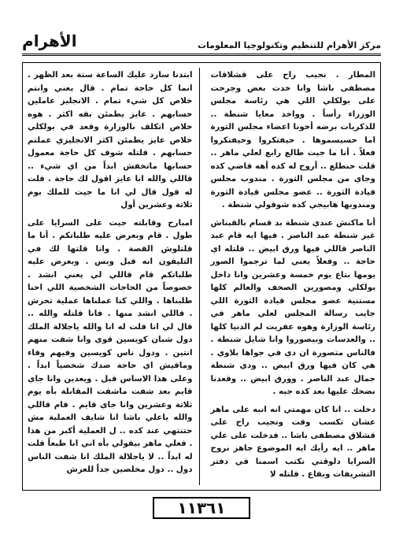مركز الأهرام للتنظيم وتكنولوجيا المعلومات الأهرام
المطار . نجيب راح على قشلاقات مصطفى باشا وانا خدت بعض وجرحت على بولكلي اللي هي رئاسة مجلس الوزراء رأساً . وواخد معايا شنطة .. للذكريات برضه أخونا اعضاء مجلس الثورة اما حسيسموها . حيفتكروا وحيفتكروا فعلاً . أنا ما جيت طالع رابع لعلي ماهر .. قلت حنطلع .. أروح له كده أهه قاضي كده وجاي من مجلس الثورة . مندوب مجلس قيادة الثورة .. عضو مجلس قيادة الثورة ومندوبها هابيجي كده شوفولي شنطة .
أنا ماكنش عندي شنطة بد قسام بالقبناش غير شنطة عبد الناصر . فيها ايه قام عبد الناصر قاللي فيها ورق ابيض .. قلتله اي حاجة .. وفعلاً يعني لما ترجموا الصور يومها بتاع يوم خمسة وعشرين وانا داخل بولكلي ومصورين الصحف والعالم كلها مستنية عضو مجلس قيادة الثورة اللي جايب رسالة المجلس لعلي ماهر في رئاسة الوزارة وهوه عفريت لم الدنيا كلها .. والعدسات وبيصوروا وانا شايل شنطة . فالناس متصورة ان دي في جواها بلاوي . هي كان فيها ورق ابيض .. ودي شنطة جمال عبد الناصر . وورق ابيض .. وقعدنا نضحك عليها بعد كده جبه .
دخلت .. انا كان مهمتي انه انبه على ماهر عشان تكسب وقت ونجيب راح على قشلاق مصطفى باشا .. فدخلت على علي ماهر .. ايه رأيك ايه الموضوع جاهز نروح السرايا دلوقتي نكتب اسمنا في دفتر التشريفات وبقاع . قلتله لا
ابتدنا سارد عليك الساعة ستة بعد الظهر . انما كل حاجة تمام . قال يعني وانتم خلاص كل شيء تمام . الانجليز عاملين حسابهم . عايز يطمئن بقه اكثر . هوه خلاص اتكلف بالوزارة وقعد في بولكلي خلاص عايز يطمئن اكثر الانجليزي عملتم حسابهم . قلتله شوف كل حاجة معمول حسابها ماتخفش ابداً من اي شيء .. قاللي والله انا عايز اقول لك حاجة . قلت له قول قال لي انا ما جيت للملك بوم ثلاثة وعشرين أول
امبارح وقابلته جيت على السرايا على طول . قام وبعرض عليه طلباتكم . أنا ما قلتلوش القصة . وانا قلتها لك في التليفون انه قبل وبس . وبعرض عليه طلباتكم قام قاللي لي يعني انشد . خصوصاً من الحاجات الشخصية اللي احنا طلبناها . واللي كنا عملناها عملية تحرش . قاللي انشد منها . فانا قلتله والله .. قال لي انا قلت له انا والله ياجلالة الملك دول شبان كويسين قوي وانا شفت منهم انتين . ودول ناس كويسين وفيهم وفاء وماقيش اي حاجة ضدك شخصياً ابداً . وعلى هذا الاساس قبل . ويعدين وانا جاي قايم بعد شفت ماشفت المقابلة بأه يوم ثلاثة وعشرين وانا جاي قايم . قام قاللي والله ياعلي باشا انا شايف العملية مش حتنتهي عند كده .. ل العملية أكبر من هذا . فعلي ماهر بيقولي بأه اني انا طبعاً قلت له ابداً .. لا ياجلالة الملك انا شفت الناس دول .. دول مخلصين جداً للعرش
١١٣٦١